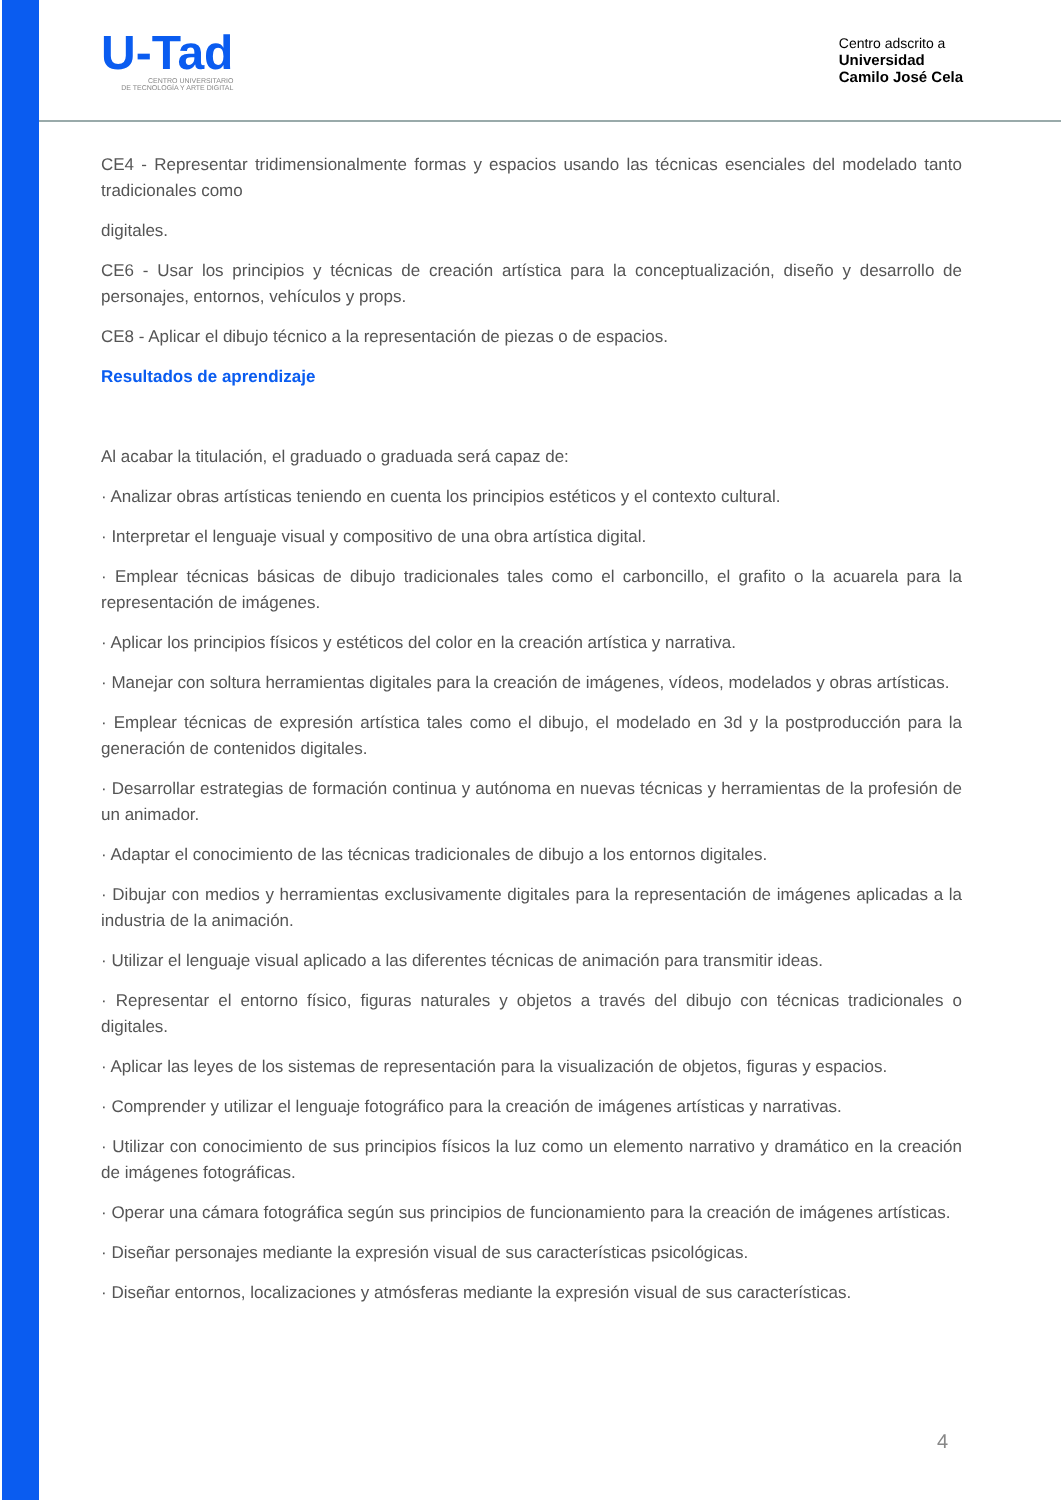U-Tad
CENTRO UNIVERSITARIO
DE TECNOLOGÍA Y ARTE DIGITAL
Centro adscrito a
Universidad
Camilo José Cela
CE4 - Representar tridimensionalmente formas y espacios usando las técnicas esenciales del modelado tanto tradicionales como
digitales.
CE6 - Usar los principios y técnicas de creación artística para la conceptualización, diseño y desarrollo de personajes, entornos, vehículos y props.
CE8 - Aplicar el dibujo técnico a la representación de piezas o de espacios.
Resultados de aprendizaje
Al acabar la titulación, el graduado o graduada será capaz de:
· Analizar obras artísticas teniendo en cuenta los principios estéticos y el contexto cultural.
· Interpretar el lenguaje visual y compositivo de una obra artística digital.
· Emplear técnicas básicas de dibujo tradicionales tales como el carboncillo, el grafito o la acuarela para la representación de imágenes.
· Aplicar los principios físicos y estéticos del color en la creación artística y narrativa.
· Manejar con soltura herramientas digitales para la creación de imágenes, vídeos, modelados y obras artísticas.
· Emplear técnicas de expresión artística tales como el dibujo, el modelado en 3d y la postproducción para la generación de contenidos digitales.
· Desarrollar estrategias de formación continua y autónoma en nuevas técnicas y herramientas de la profesión de un animador.
· Adaptar el conocimiento de las técnicas tradicionales de dibujo a los entornos digitales.
· Dibujar con medios y herramientas exclusivamente digitales para la representación de imágenes aplicadas a la industria de la animación.
· Utilizar el lenguaje visual aplicado a las diferentes técnicas de animación para transmitir ideas.
· Representar el entorno físico, figuras naturales y objetos a través del dibujo con técnicas tradicionales o digitales.
· Aplicar las leyes de los sistemas de representación para la visualización de objetos, figuras y espacios.
· Comprender y utilizar el lenguaje fotográfico para la creación de imágenes artísticas y narrativas.
· Utilizar con conocimiento de sus principios físicos la luz como un elemento narrativo y dramático en la creación de imágenes fotográficas.
· Operar una cámara fotográfica según sus principios de funcionamiento para la creación de imágenes artísticas.
· Diseñar personajes mediante la expresión visual de sus características psicológicas.
· Diseñar entornos, localizaciones y atmósferas mediante la expresión visual de sus características.
4